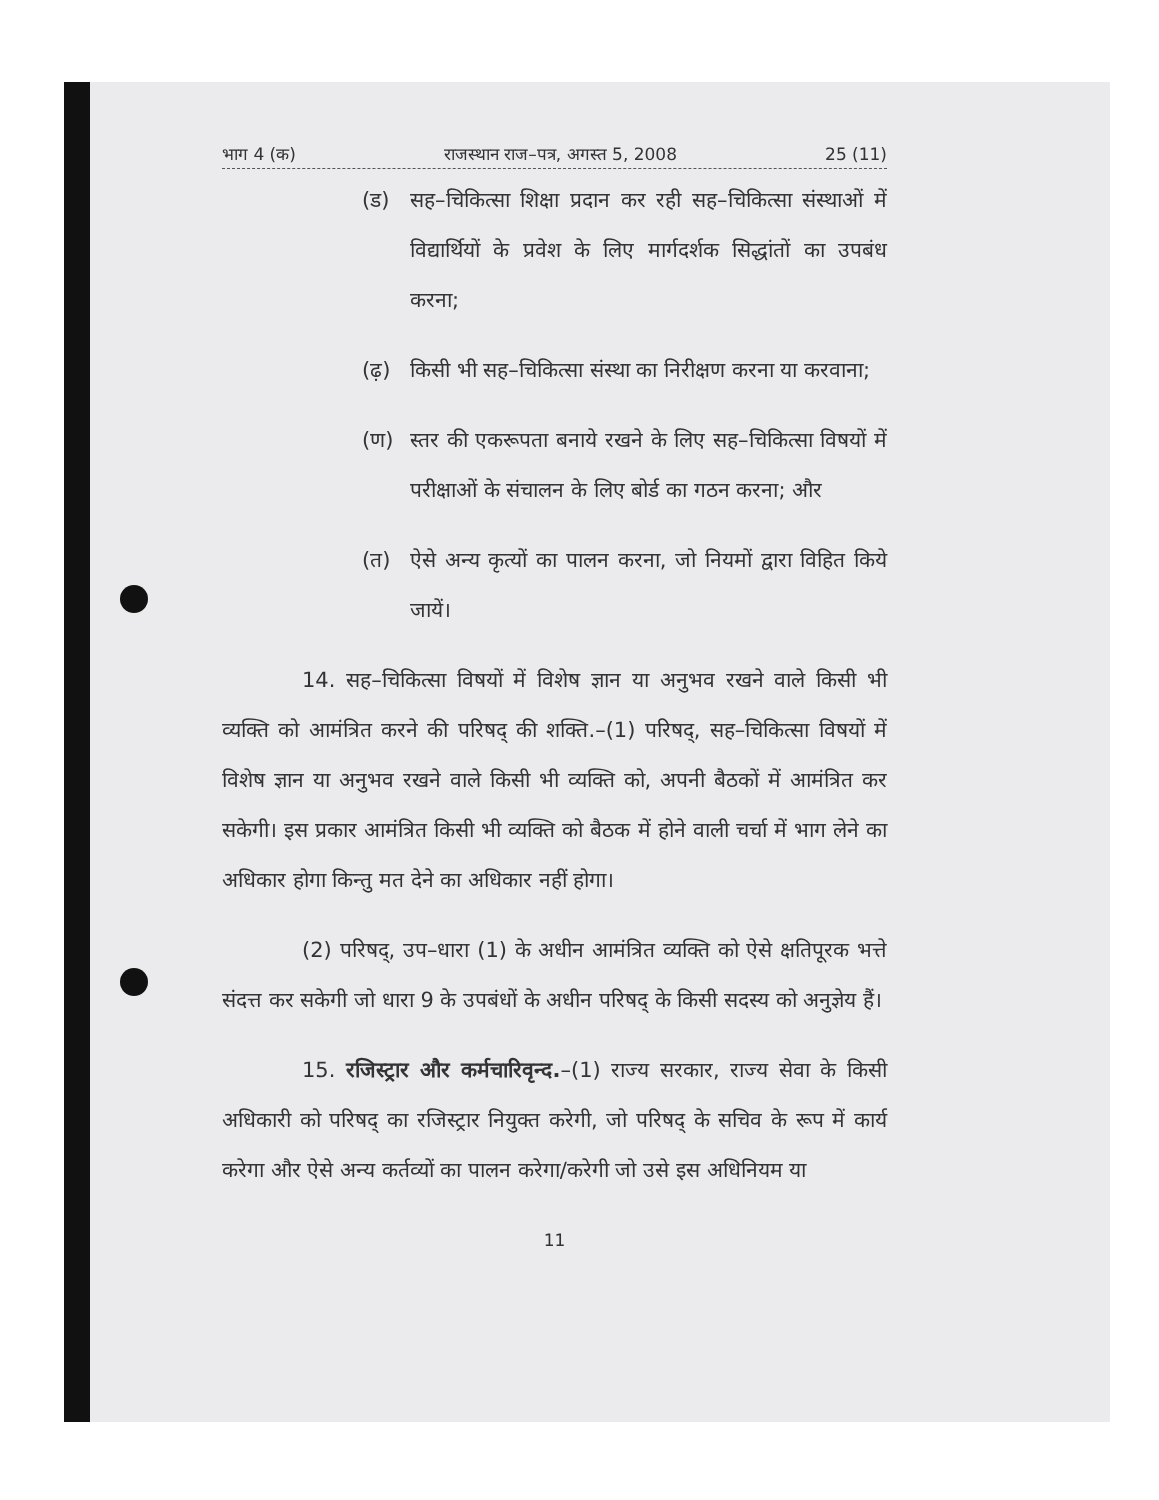भाग 4 (क) राजस्थान राज–पत्र, अगस्त 5, 2008 25 (11)
(ड) सह–चिकित्सा शिक्षा प्रदान कर रही सह–चिकित्सा संस्थाओं में विद्यार्थियों के प्रवेश के लिए मार्गदर्शक सिद्धांतों का उपबंध करना;
(ढ़) किसी भी सह–चिकित्सा संस्था का निरीक्षण करना या करवाना;
(ण) स्तर की एकरूपता बनाये रखने के लिए सह–चिकित्सा विषयों में परीक्षाओं के संचालन के लिए बोर्ड का गठन करना; और
(त) ऐसे अन्य कृत्यों का पालन करना, जो नियमों द्वारा विहित किये जायें।
14. सह–चिकित्सा विषयों में विशेष ज्ञान या अनुभव रखने वाले किसी भी व्यक्ति को आमंत्रित करने की परिषद् की शक्ति.–(1) परिषद्, सह–चिकित्सा विषयों में विशेष ज्ञान या अनुभव रखने वाले किसी भी व्यक्ति को, अपनी बैठकों में आमंत्रित कर सकेगी। इस प्रकार आमंत्रित किसी भी व्यक्ति को बैठक में होने वाली चर्चा में भाग लेने का अधिकार होगा किन्तु मत देने का अधिकार नहीं होगा।
(2) परिषद्, उप–धारा (1) के अधीन आमंत्रित व्यक्ति को ऐसे क्षतिपूरक भत्ते संदत्त कर सकेगी जो धारा 9 के उपबंधों के अधीन परिषद् के किसी सदस्य को अनुज्ञेय हैं।
15. रजिस्ट्रार और कर्मचारिवृन्द.–(1) राज्य सरकार, राज्य सेवा के किसी अधिकारी को परिषद् का रजिस्ट्रार नियुक्त करेगी, जो परिषद् के सचिव के रूप में कार्य करेगा और ऐसे अन्य कर्तव्यों का पालन करेगा/करेगी जो उसे इस अधिनियम या
11